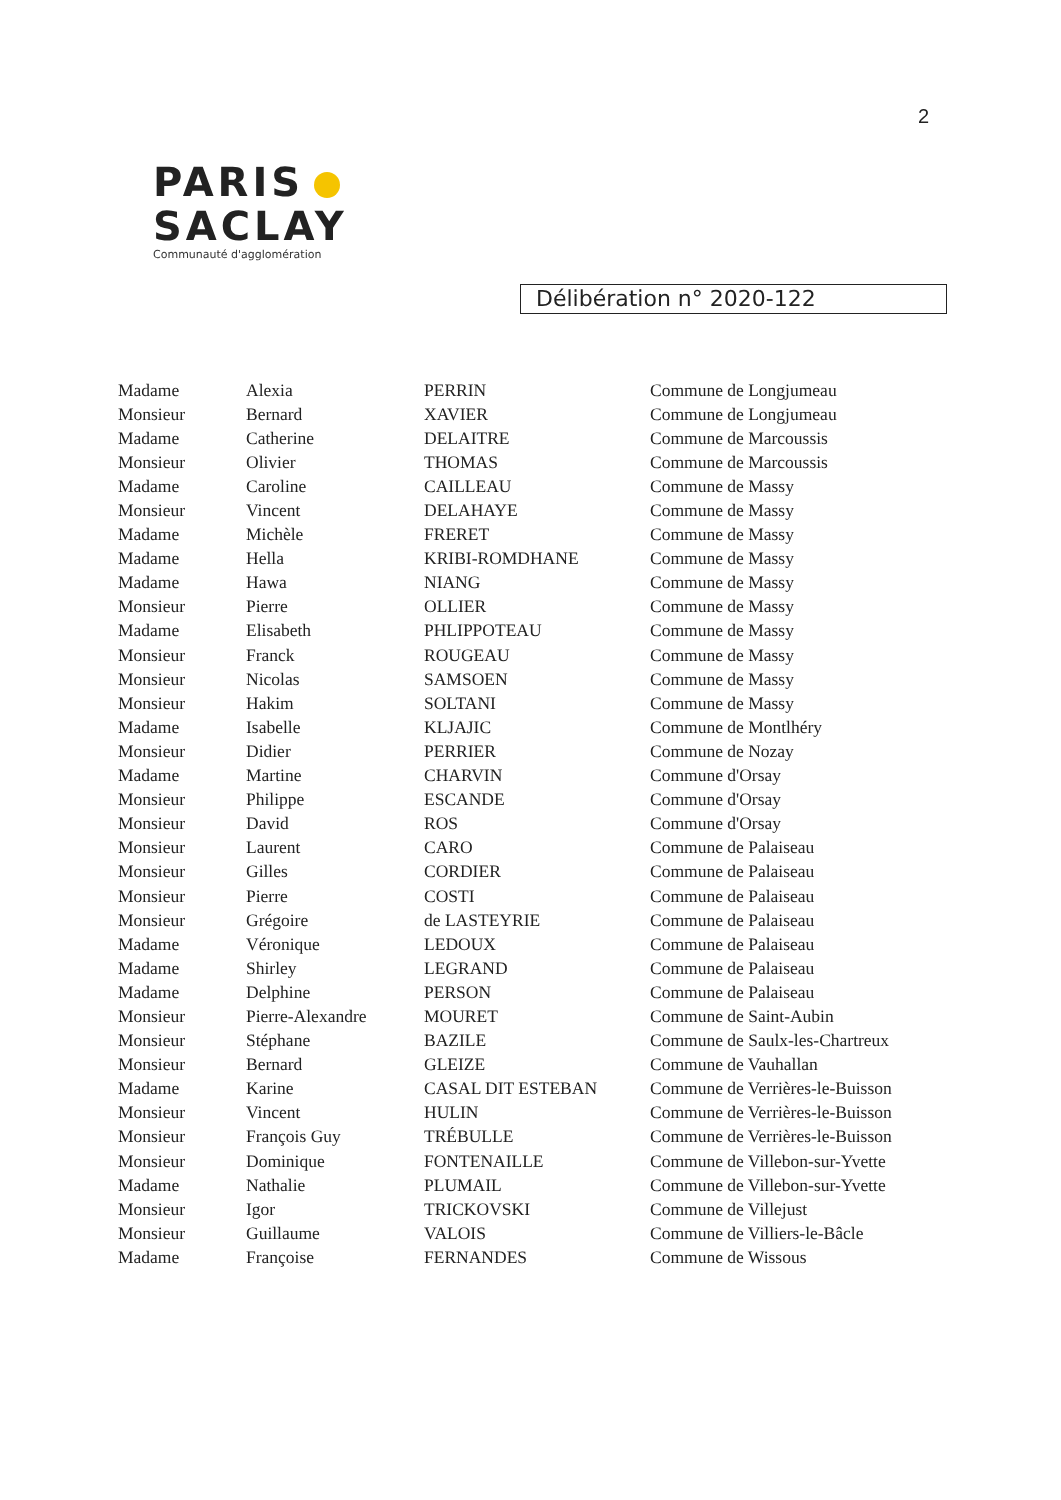2
PARIS
SACLAY
Communauté d'agglomération
Délibération n° 2020-122
| Madame | Alexia | PERRIN | Commune de Longjumeau |
| Monsieur | Bernard | XAVIER | Commune de Longjumeau |
| Madame | Catherine | DELAITRE | Commune de Marcoussis |
| Monsieur | Olivier | THOMAS | Commune de Marcoussis |
| Madame | Caroline | CAILLEAU | Commune de Massy |
| Monsieur | Vincent | DELAHAYE | Commune de Massy |
| Madame | Michèle | FRERET | Commune de Massy |
| Madame | Hella | KRIBI-ROMDHANE | Commune de Massy |
| Madame | Hawa | NIANG | Commune de Massy |
| Monsieur | Pierre | OLLIER | Commune de Massy |
| Madame | Elisabeth | PHLIPPOTEAU | Commune de Massy |
| Monsieur | Franck | ROUGEAU | Commune de Massy |
| Monsieur | Nicolas | SAMSOEN | Commune de Massy |
| Monsieur | Hakim | SOLTANI | Commune de Massy |
| Madame | Isabelle | KLJAJIC | Commune de Montlhéry |
| Monsieur | Didier | PERRIER | Commune de Nozay |
| Madame | Martine | CHARVIN | Commune d'Orsay |
| Monsieur | Philippe | ESCANDE | Commune d'Orsay |
| Monsieur | David | ROS | Commune d'Orsay |
| Monsieur | Laurent | CARO | Commune de Palaiseau |
| Monsieur | Gilles | CORDIER | Commune de Palaiseau |
| Monsieur | Pierre | COSTI | Commune de Palaiseau |
| Monsieur | Grégoire | de LASTEYRIE | Commune de Palaiseau |
| Madame | Véronique | LEDOUX | Commune de Palaiseau |
| Madame | Shirley | LEGRAND | Commune de Palaiseau |
| Madame | Delphine | PERSON | Commune de Palaiseau |
| Monsieur | Pierre-Alexandre | MOURET | Commune de Saint-Aubin |
| Monsieur | Stéphane | BAZILE | Commune de Saulx-les-Chartreux |
| Monsieur | Bernard | GLEIZE | Commune de Vauhallan |
| Madame | Karine | CASAL DIT ESTEBAN | Commune de Verrières-le-Buisson |
| Monsieur | Vincent | HULIN | Commune de Verrières-le-Buisson |
| Monsieur | François Guy | TRÉBULLE | Commune de Verrières-le-Buisson |
| Monsieur | Dominique | FONTENAILLE | Commune de Villebon-sur-Yvette |
| Madame | Nathalie | PLUMAIL | Commune de Villebon-sur-Yvette |
| Monsieur | Igor | TRICKOVSKI | Commune de Villejust |
| Monsieur | Guillaume | VALOIS | Commune de Villiers-le-Bâcle |
| Madame | Françoise | FERNANDES | Commune de Wissous |